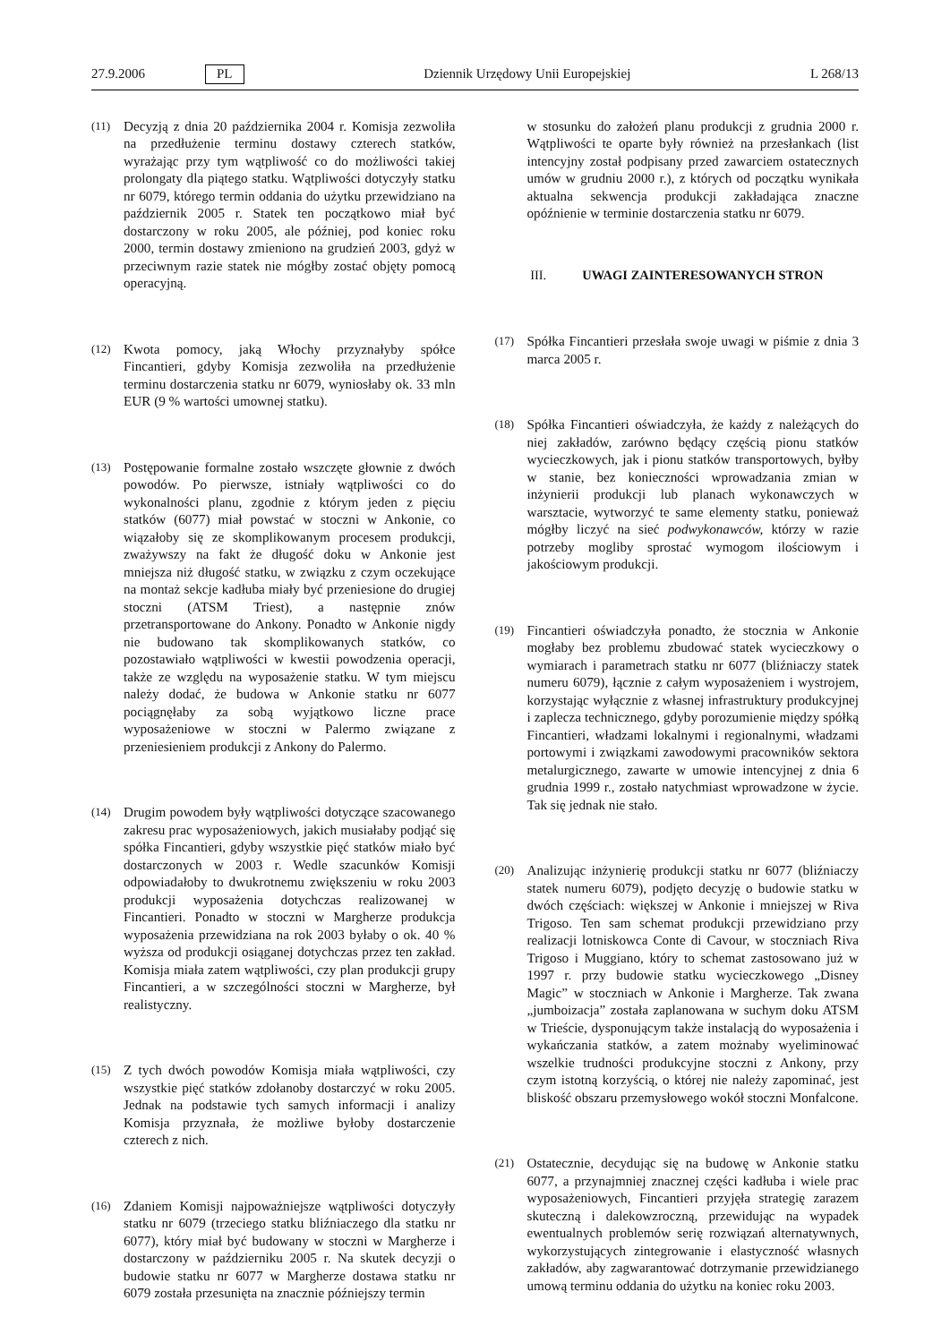27.9.2006 PL Dziennik Urzędowy Unii Europejskiej L 268/13
(11)
Decyzją z dnia 20 października 2004 r. Komisja zezwoliła na przedłużenie terminu dostawy czterech statków, wyrażając przy tym wątpliwość co do możliwości takiej prolongaty dla piątego statku. Wątpliwości dotyczyły statku nr 6079, którego termin oddania do użytku przewidziano na październik 2005 r. Statek ten początkowo miał być dostarczony w roku 2005, ale później, pod koniec roku 2000, termin dostawy zmieniono na grudzień 2003, gdyż w przeciwnym razie statek nie mógłby zostać objęty pomocą operacyjną.
(12)
Kwota pomocy, jaką Włochy przyznałyby spółce Fincantieri, gdyby Komisja zezwoliła na przedłużenie terminu dostarczenia statku nr 6079, wyniosłaby ok. 33 mln EUR (9 % wartości umownej statku).
(13)
Postępowanie formalne zostało wszczęte głownie z dwóch powodów. Po pierwsze, istniały wątpliwości co do wykonalności planu, zgodnie z którym jeden z pięciu statków (6077) miał powstać w stoczni w Ankonie, co wiązałoby się ze skomplikowanym procesem produkcji, zważywszy na fakt że długość doku w Ankonie jest mniejsza niż długość statku, w związku z czym oczekujące na montaż sekcje kadłuba miały być przeniesione do drugiej stoczni (ATSM Triest), a następnie znów przetransportowane do Ankony. Ponadto w Ankonie nigdy nie budowano tak skomplikowanych statków, co pozostawiało wątpliwości w kwestii powodzenia operacji, także ze względu na wyposażenie statku. W tym miejscu należy dodać, że budowa w Ankonie statku nr 6077 pociągnęłaby za sobą wyjątkowo liczne prace wyposażeniowe w stoczni w Palermo związane z przeniesieniem produkcji z Ankony do Palermo.
(14)
Drugim powodem były wątpliwości dotyczące szacowanego zakresu prac wyposażeniowych, jakich musiałaby podjąć się spółka Fincantieri, gdyby wszystkie pięć statków miało być dostarczonych w 2003 r. Wedle szacunków Komisji odpowiadałoby to dwukrotnemu zwiększeniu w roku 2003 produkcji wyposażenia dotychczas realizowanej w Fincantieri. Ponadto w stoczni w Margherze produkcja wyposażenia przewidziana na rok 2003 byłaby o ok. 40 % wyższa od produkcji osiąganej dotychczas przez ten zakład. Komisja miała zatem wątpliwości, czy plan produkcji grupy Fincantieri, a w szczególności stoczni w Margherze, był realistyczny.
(15)
Z tych dwóch powodów Komisja miała wątpliwości, czy wszystkie pięć statków zdołanoby dostarczyć w roku 2005. Jednak na podstawie tych samych informacji i analizy Komisja przyznała, że możliwe byłoby dostarczenie czterech z nich.
(16)
Zdaniem Komisji najpoważniejsze wątpliwości dotyczyły statku nr 6079 (trzeciego statku bliźniaczego dla statku nr 6077), który miał być budowany w stoczni w Margherze i dostarczony w październiku 2005 r. Na skutek decyzji o budowie statku nr 6077 w Margherze dostawa statku nr 6079 została przesunięta na znacznie późniejszy termin
w stosunku do założeń planu produkcji z grudnia 2000 r. Wątpliwości te oparte były również na przesłankach (list intencyjny został podpisany przed zawarciem ostatecznych umów w grudniu 2000 r.), z których od początku wynikała aktualna sekwencja produkcji zakładająca znaczne opóźnienie w terminie dostarczenia statku nr 6079.
III. UWAGI ZAINTERESOWANYCH STRON
(17)
Spółka Fincantieri przesłała swoje uwagi w piśmie z dnia 3 marca 2005 r.
(18)
Spółka Fincantieri oświadczyła, że każdy z należących do niej zakładów, zarówno będący częścią pionu statków wycieczkowych, jak i pionu statków transportowych, byłby w stanie, bez konieczności wprowadzania zmian w inżynierii produkcji lub planach wykonawczych w warsztacie, wytworzyć te same elementy statku, ponieważ mógłby liczyć na sieć podwykonawców, którzy w razie potrzeby mogliby sprostać wymogom ilościowym i jakościowym produkcji.
(19)
Fincantieri oświadczyła ponadto, że stocznia w Ankonie mogłaby bez problemu zbudować statek wycieczkowy o wymiarach i parametrach statku nr 6077 (bliźniaczy statek numeru 6079), łącznie z całym wyposażeniem i wystrojem, korzystając wyłącznie z własnej infrastruktury produkcyjnej i zaplecza technicznego, gdyby porozumienie między spółką Fincantieri, władzami lokalnymi i regionalnymi, władzami portowymi i związkami zawodowymi pracowników sektora metalurgicznego, zawarte w umowie intencyjnej z dnia 6 grudnia 1999 r., zostało natychmiast wprowadzone w życie. Tak się jednak nie stało.
(20)
Analizując inżynierię produkcji statku nr 6077 (bliźniaczy statek numeru 6079), podjęto decyzję o budowie statku w dwóch częściach: większej w Ankonie i mniejszej w Riva Trigoso. Ten sam schemat produkcji przewidziano przy realizacji lotniskowca Conte di Cavour, w stoczniach Riva Trigoso i Muggiano, który to schemat zastosowano już w 1997 r. przy budowie statku wycieczkowego „Disney Magic” w stoczniach w Ankonie i Margherze. Tak zwana „jumboizacja” została zaplanowana w suchym doku ATSM w Trieście, dysponującym także instalacją do wyposażenia i wykańczania statków, a zatem możnaby wyeliminować wszelkie trudności produkcyjne stoczni z Ankony, przy czym istotną korzyścią, o której nie należy zapominać, jest bliskość obszaru przemysłowego wokół stoczni Monfalcone.
(21)
Ostatecznie, decydując się na budowę w Ankonie statku 6077, a przynajmniej znacznej części kadłuba i wiele prac wyposażeniowych, Fincantieri przyjęła strategię zarazem skuteczną i dalekowzroczną, przewidując na wypadek ewentualnych problemów serię rozwiązań alternatywnych, wykorzystujących zintegrowanie i elastyczność własnych zakładów, aby zagwarantować dotrzymanie przewidzianego umową terminu oddania do użytku na koniec roku 2003.